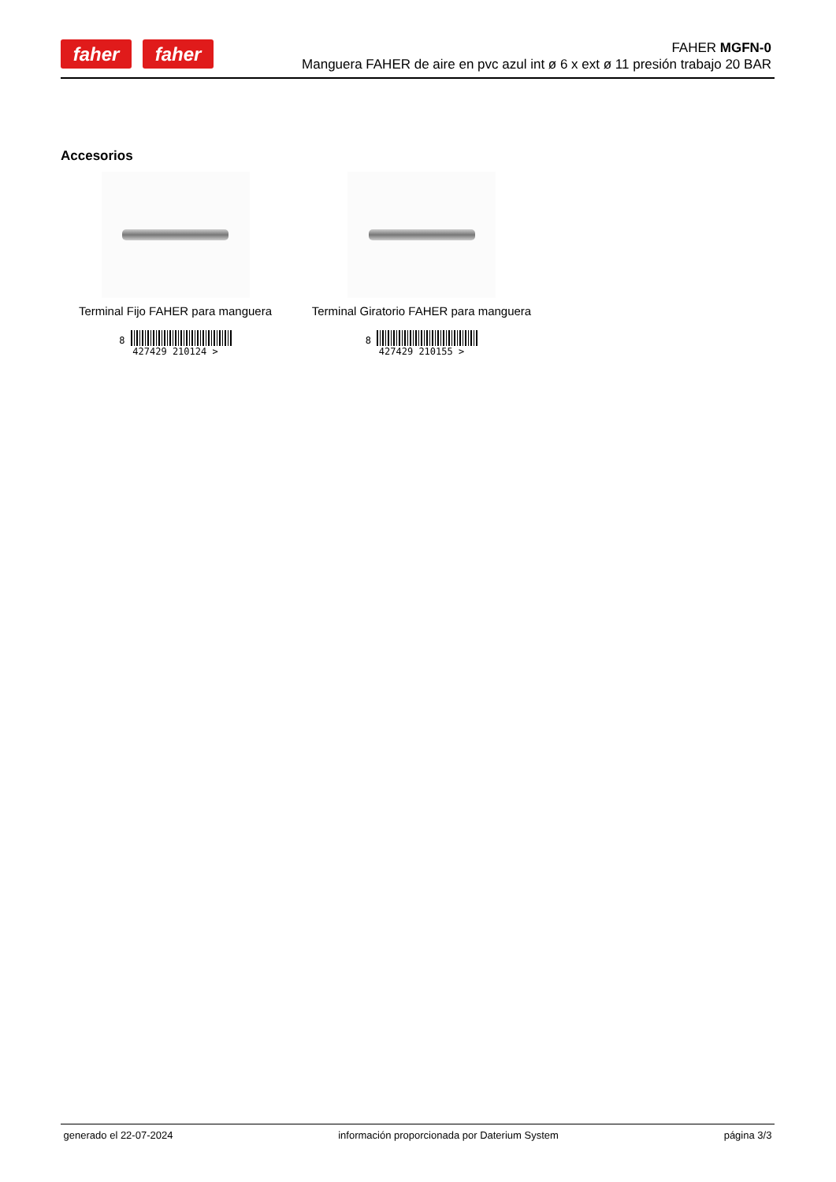faher faher
FAHER MGFN-0
Manguera FAHER de aire en pvc azul int ø 6 x ext ø 11 presión trabajo 20 BAR
Accesorios
Terminal Fijo FAHER para manguera
8
427429 210124 >
Terminal Giratorio FAHER para manguera
8
427429 210155 >
generado el 22-07-2024 información proporcionada por Daterium System página 3/3